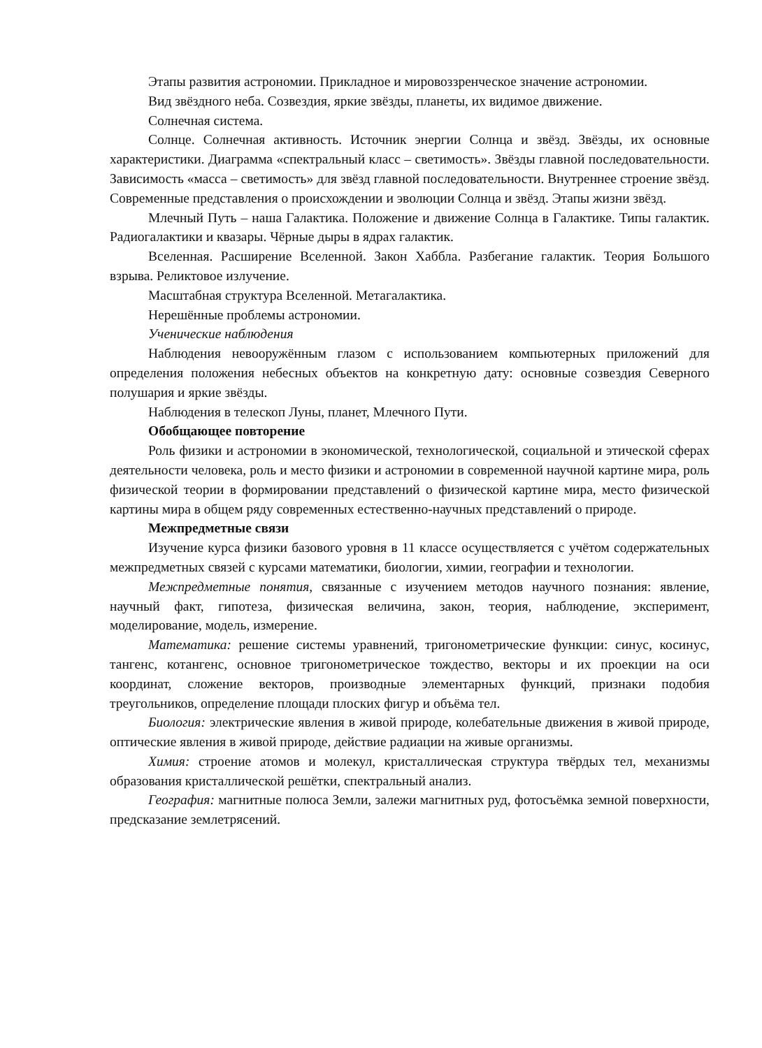Этапы развития астрономии. Прикладное и мировоззренческое значение астрономии.
Вид звёздного неба. Созвездия, яркие звёзды, планеты, их видимое движение.
Солнечная система.
Солнце. Солнечная активность. Источник энергии Солнца и звёзд. Звёзды, их основные характеристики. Диаграмма «спектральный класс – светимость». Звёзды главной последовательности. Зависимость «масса – светимость» для звёзд главной последовательности. Внутреннее строение звёзд. Современные представления о происхождении и эволюции Солнца и звёзд. Этапы жизни звёзд.
Млечный Путь – наша Галактика. Положение и движение Солнца в Галактике. Типы галактик. Радиогалактики и квазары. Чёрные дыры в ядрах галактик.
Вселенная. Расширение Вселенной. Закон Хаббла. Разбегание галактик. Теория Большого взрыва. Реликтовое излучение.
Масштабная структура Вселенной. Метагалактика.
Нерешённые проблемы астрономии.
Ученические наблюдения
Наблюдения невооружённым глазом с использованием компьютерных приложений для определения положения небесных объектов на конкретную дату: основные созвездия Северного полушария и яркие звёзды.
Наблюдения в телескоп Луны, планет, Млечного Пути.
Обобщающее повторение
Роль физики и астрономии в экономической, технологической, социальной и этической сферах деятельности человека, роль и место физики и астрономии в современной научной картине мира, роль физической теории в формировании представлений о физической картине мира, место физической картины мира в общем ряду современных естественно-научных представлений о природе.
Межпредметные связи
Изучение курса физики базового уровня в 11 классе осуществляется с учётом содержательных межпредметных связей с курсами математики, биологии, химии, географии и технологии.
Межпредметные понятия, связанные с изучением методов научного познания: явление, научный факт, гипотеза, физическая величина, закон, теория, наблюдение, эксперимент, моделирование, модель, измерение.
Математика: решение системы уравнений, тригонометрические функции: синус, косинус, тангенс, котангенс, основное тригонометрическое тождество, векторы и их проекции на оси координат, сложение векторов, производные элементарных функций, признаки подобия треугольников, определение площади плоских фигур и объёма тел.
Биология: электрические явления в живой природе, колебательные движения в живой природе, оптические явления в живой природе, действие радиации на живые организмы.
Химия: строение атомов и молекул, кристаллическая структура твёрдых тел, механизмы образования кристаллической решётки, спектральный анализ.
География: магнитные полюса Земли, залежи магнитных руд, фотосъёмка земной поверхности, предсказание землетрясений.